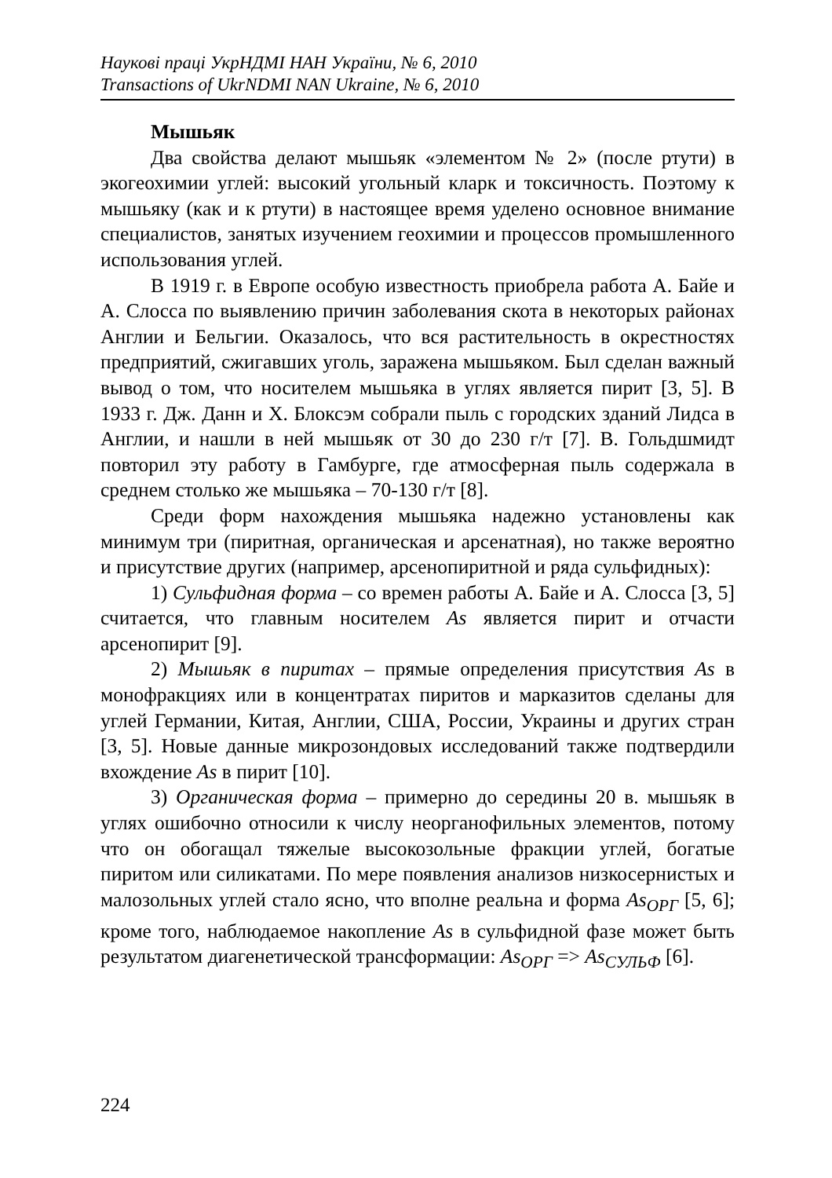Наукові праці УкрНДМІ НАН України, № 6, 2010
Transactions of UkrNDMI NAN Ukraine, № 6, 2010
Мышьяк
Два свойства делают мышьяк «элементом № 2» (после ртути) в экогеохимии углей: высокий угольный кларк и токсичность. Поэтому к мышьяку (как и к ртути) в настоящее время уделено основное внимание специалистов, занятых изучением геохимии и процессов промышленного использования углей.
В 1919 г. в Европе особую известность приобрела работа А. Байе и А. Слосса по выявлению причин заболевания скота в некоторых районах Англии и Бельгии. Оказалось, что вся растительность в окрестностях предприятий, сжигавших уголь, заражена мышьяком. Был сделан важный вывод о том, что носителем мышьяка в углях является пирит [3, 5]. В 1933 г. Дж. Данн и Х. Блоксэм собрали пыль с городских зданий Лидса в Англии, и нашли в ней мышьяк от 30 до 230 г/т [7]. В. Гольдшмидт повторил эту работу в Гамбурге, где атмосферная пыль содержала в среднем столько же мышьяка – 70-130 г/т [8].
Среди форм нахождения мышьяка надежно установлены как минимум три (пиритная, органическая и арсенатная), но также вероятно и присутствие других (например, арсенопиритной и ряда сульфидных):
1) Сульфидная форма – со времен работы А. Байе и А. Слосса [3, 5] считается, что главным носителем As является пирит и отчасти арсенопирит [9].
2) Мышьяк в пиритах – прямые определения присутствия As в монофракциях или в концентратах пиритов и марказитов сделаны для углей Германии, Китая, Англии, США, России, Украины и других стран [3, 5]. Новые данные микрозондовых исследований также подтвердили вхождение As в пирит [10].
3) Органическая форма – примерно до середины 20 в. мышьяк в углях ошибочно относили к числу неорганофильных элементов, потому что он обогащал тяжелые высокозольные фракции углей, богатые пиритом или силикатами. По мере появления анализов низкосернистых и малозольных углей стало ясно, что вполне реальна и форма As<sub>ОРГ</sub> [5, 6]; кроме того, наблюдаемое накопление As в сульфидной фазе может быть результатом диагенетической трансформации: As<sub>ОРГ</sub> => As<sub>СУЛЬФ</sub> [6].
224